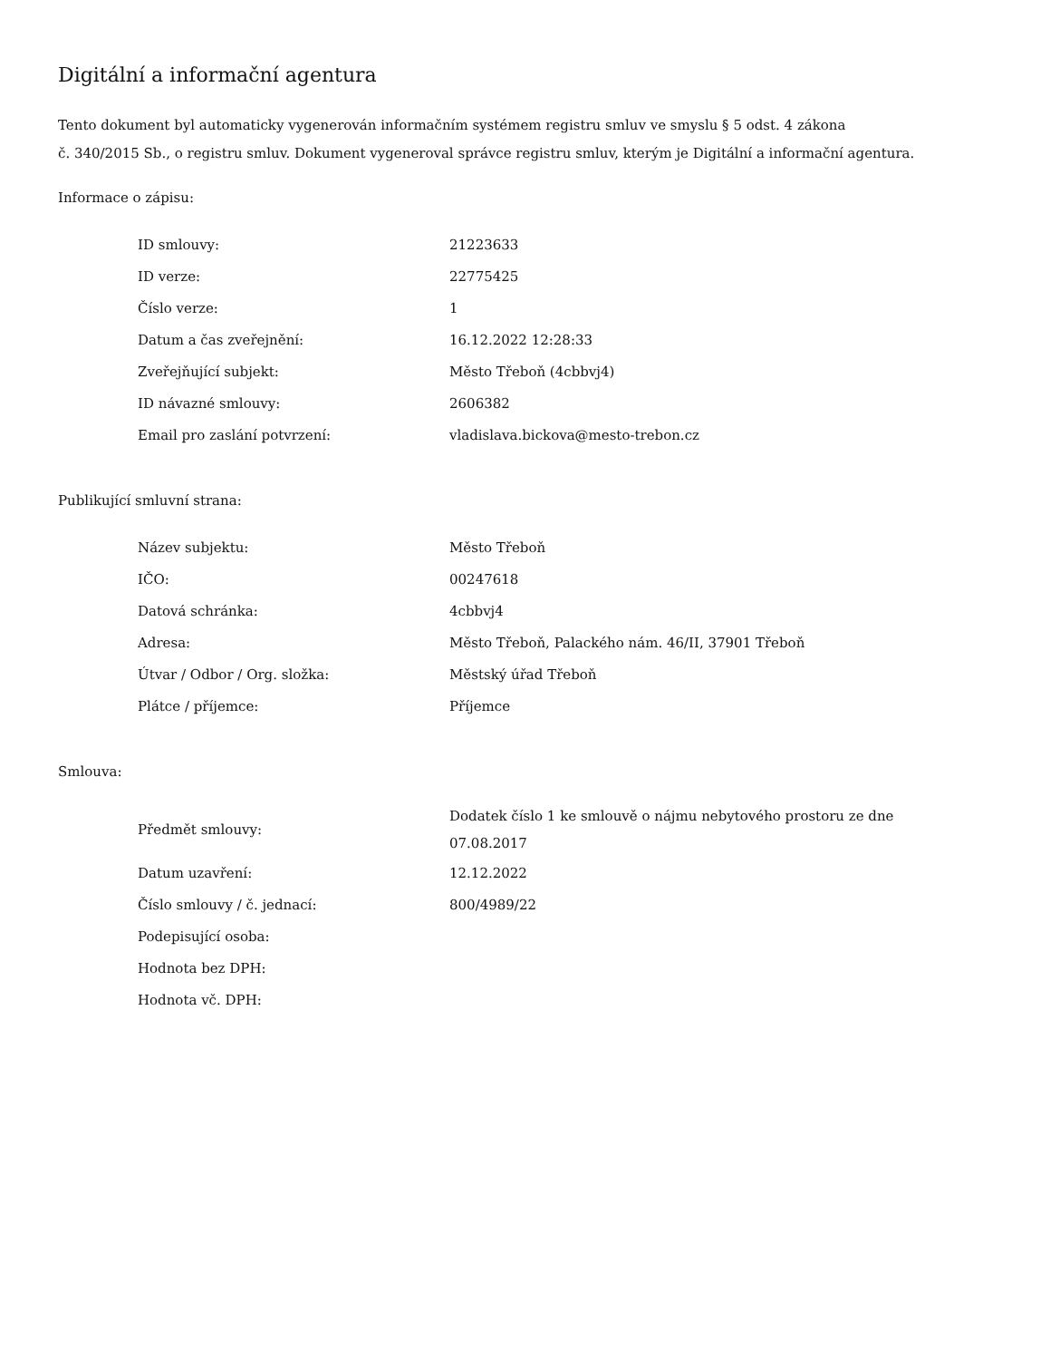Digitální a informační agentura
Tento dokument byl automaticky vygenerován informačním systémem registru smluv ve smyslu § 5 odst. 4 zákona
č. 340/2015 Sb., o registru smluv. Dokument vygeneroval správce registru smluv, kterým je Digitální a informační agentura.
Informace o zápisu:
| ID smlouvy: | 21223633 |
| ID verze: | 22775425 |
| Číslo verze: | 1 |
| Datum a čas zveřejnění: | 16.12.2022 12:28:33 |
| Zveřejňující subjekt: | Město Třeboň (4cbbvj4) |
| ID návazné smlouvy: | 2606382 |
| Email pro zaslání potvrzení: | vladislava.bickova@mesto-trebon.cz |
Publikující smluvní strana:
| Název subjektu: | Město Třeboň |
| IČO: | 00247618 |
| Datová schránka: | 4cbbvj4 |
| Adresa: | Město Třeboň, Palackého nám. 46/II, 37901 Třeboň |
| Útvar / Odbor / Org. složka: | Městský úřad Třeboň |
| Plátce / příjemce: | Příjemce |
Smlouva:
| Předmět smlouvy: | Dodatek číslo 1 ke smlouvě o nájmu nebytového prostoru ze dne 07.08.2017 |
| Datum uzavření: | 12.12.2022 |
| Číslo smlouvy / č. jednací: | 800/4989/22 |
| Podepisující osoba: | |
| Hodnota bez DPH: | |
| Hodnota vč. DPH: | |